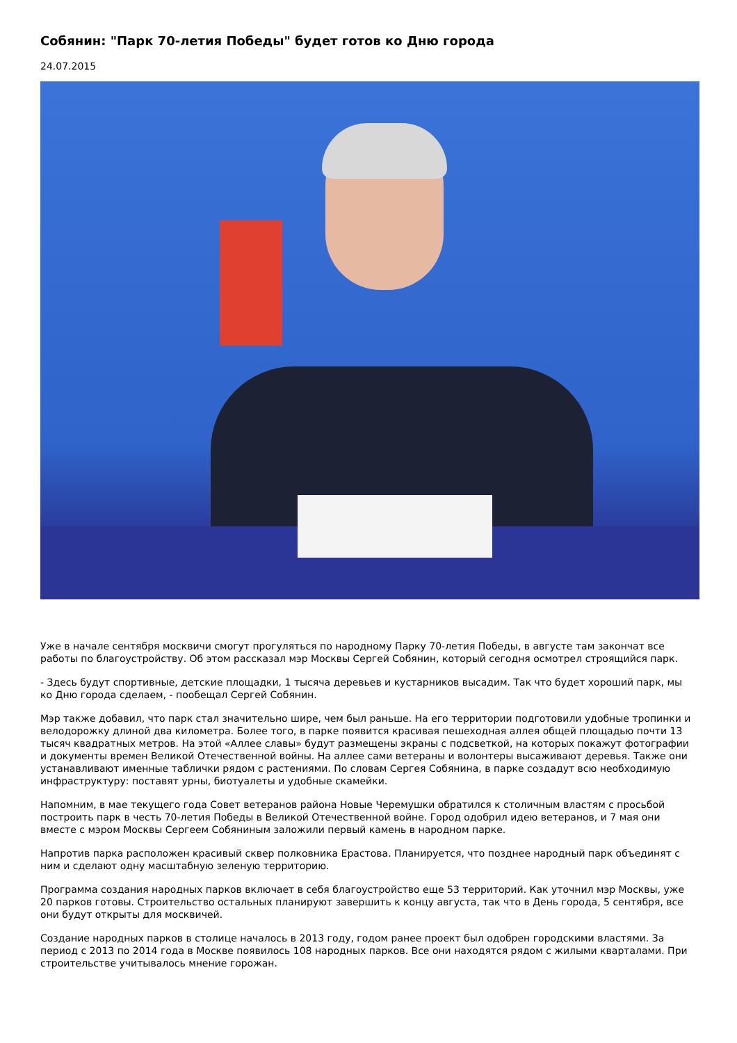Собянин: "Парк 70-летия Победы" будет готов ко Дню города
24.07.2015
Уже в начале сентября москвичи смогут прогуляться по народному Парку 70-летия Победы, в августе там закончат все работы по благоустройству. Об этом рассказал мэр Москвы Сергей Собянин, который сегодня осмотрел строящийся парк.
- Здесь будут спортивные, детские площадки, 1 тысяча деревьев и кустарников высадим. Так что будет хороший парк, мы ко Дню города сделаем, - пообещал Сергей Собянин.
Мэр также добавил, что парк стал значительно шире, чем был раньше. На его территории подготовили удобные тропинки и велодорожку длиной два километра. Более того, в парке появится красивая пешеходная аллея общей площадью почти 13 тысяч квадратных метров. На этой «Аллее славы» будут размещены экраны с подсветкой, на которых покажут фотографии и документы времен Великой Отечественной войны. На аллее сами ветераны и волонтеры высаживают деревья. Также они устанавливают именные таблички рядом с растениями. По словам Сергея Собянина, в парке создадут всю необходимую инфраструктуру: поставят урны, биотуалеты и удобные скамейки.
Напомним, в мае текущего года Совет ветеранов района Новые Черемушки обратился к столичным властям с просьбой построить парк в честь 70-летия Победы в Великой Отечественной войне. Город одобрил идею ветеранов, и 7 мая они вместе с мэром Москвы Сергеем Собяниным заложили первый камень в народном парке.
Напротив парка расположен красивый сквер полковника Ерастова. Планируется, что позднее народный парк объединят с ним и сделают одну масштабную зеленую территорию.
Программа создания народных парков включает в себя благоустройство еще 53 территорий. Как уточнил мэр Москвы, уже 20 парков готовы. Строительство остальных планируют завершить к концу августа, так что в День города, 5 сентября, все они будут открыты для москвичей.
Создание народных парков в столице началось в 2013 году, годом ранее проект был одобрен городскими властями. За период с 2013 по 2014 года в Москве появилось 108 народных парков. Все они находятся рядом с жилыми кварталами. При строительстве учитывалось мнение горожан.